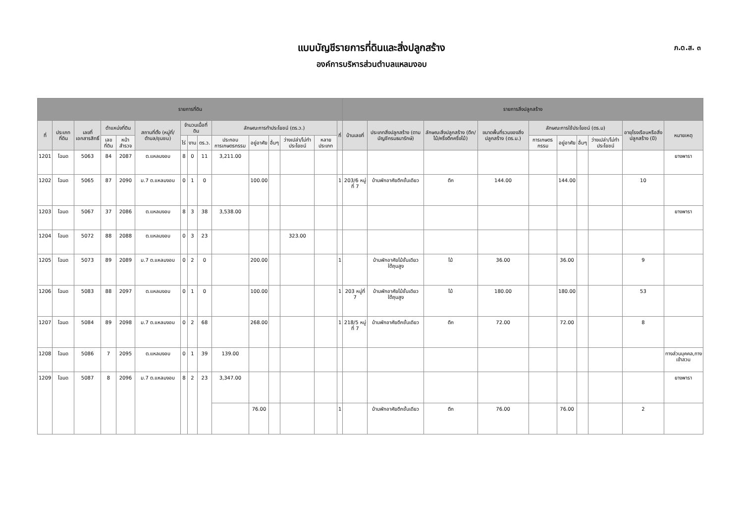แบบบัญชีรายการที่ดินและสิ่งปลูกสร้าง
องค์การบริหารส่วนตำบลแหลมงอบ
ภ.ด.ส. ๓
| รายการที่ดิน | | | | | | | | | | | | | | | รายการสิ่งปลูกสร้าง | | | | | | | | | |
| --- | --- | --- | --- | --- | --- | --- | --- | --- | --- | --- | --- | --- | --- | --- | --- | --- | --- | --- | --- | --- | --- | --- | --- | --- |
| ที่ | ประเภทที่ดิน | เลขที่เอกสารสิทธิ์ | ตำแหน่งที่ดิน | | สถานที่ตั้ง (หมู่ที่/ตำบล/ชุมชน) | จำนวนเนื้อที่ดิน | | | ลักษณะการทำประโยชน์ (ตร.ว.) | | | | | ที่ | บ้านเลขที่ | ประเภทสิ่งปลูกสร้าง (ตามบัญชีกรมธนารักษ์) | ลักษณะสิ่งปลูกสร้าง (ตึก/ไม้/ครึ่งตึกครึ่งไม้) | ขนาดพื้นที่รวมของสิ่งปลูกสร้าง (ตร.ม.) | ลักษณะการใช้ประโยชน์ (ตร.ม) | | | | อายุโรงเรือนหรือสิ่งปลูกสร้าง (ปี) | หมายเหตุ |
| | | | เลขที่ดิน | หน้าสำรวจ | | ไร่ | งาน | ตร.ว. | ประกอบการเกษตรกรรม | อยู่อาศัย | อื่นๆ | ว่างเปล่า/ไม่ทำประโยชน์ | หลายประเภท | | | | | | การเกษตรกรรม | อยู่อาศัย | อื่นๆ | ว่างเปล่า/ไม่ทำประโยชน์ | | |
| 1201 | โฉนด | 5063 | 84 | 2087 | ต.แหลมงอบ | 8 | 0 | 11 | 3,211.00 | | | | | | | | | | | | | | | ยางพารา |
| 1202 | โฉนด | 5065 | 87 | 2090 | ม.7 ต.แหลมงอบ | 0 | 1 | 0 | | 100.00 | | | | 1 | 203/6 หมู่ที่ 7 | บ้านพักอาศัยตึกชั้นเดียว | ตึก | 144.00 | | 144.00 | | | 10 | |
| 1203 | โฉนด | 5067 | 37 | 2086 | ต.แหลมงอบ | 8 | 3 | 38 | 3,538.00 | | | | | | | | | | | | | | | ยางพารา |
| 1204 | โฉนด | 5072 | 88 | 2088 | ต.แหลมงอบ | 0 | 3 | 23 | | | | 323.00 | | | | | | | | | | | | |
| 1205 | โฉนด | 5073 | 89 | 2089 | ม.7 ต.แหลมงอบ | 0 | 2 | 0 | | 200.00 | | | | 1 | | บ้านพักอาศัยไม้ชั้นเดียวใต้ถุนสูง | ไม้ | 36.00 | | 36.00 | | | 9 | |
| 1206 | โฉนด | 5083 | 88 | 2097 | ต.แหลมงอบ | 0 | 1 | 0 | | 100.00 | | | | 1 | 203 หมู่ที่ 7 | บ้านพักอาศัยไม้ชั้นเดียวใต้ถุนสูง | ไม้ | 180.00 | | 180.00 | | | 53 | |
| 1207 | โฉนด | 5084 | 89 | 2098 | ม.7 ต.แหลมงอบ | 0 | 2 | 68 | | 268.00 | | | | 1 | 218/5 หมู่ที่ 7 | บ้านพักอาศัยตึกชั้นเดียว | ตึก | 72.00 | | 72.00 | | | 8 | |
| 1208 | โฉนด | 5086 | 7 | 2095 | ต.แหลมงอบ | 0 | 1 | 39 | 139.00 | | | | | | | | | | | | | | | ทางส่วนบุคคล,ทางเข้าสวน |
| 1209 | โฉนด | 5087 | 8 | 2096 | ม.7 ต.แหลมงอบ | 8 | 2 | 23 | 3,347.00 | | | | | | | | | | | | | | | ยางพารา |
| | | | | | | | | | | 76.00 | | | | 1 | | บ้านพักอาศัยตึกชั้นเดียว | ตึก | 76.00 | | 76.00 | | | 2 | |